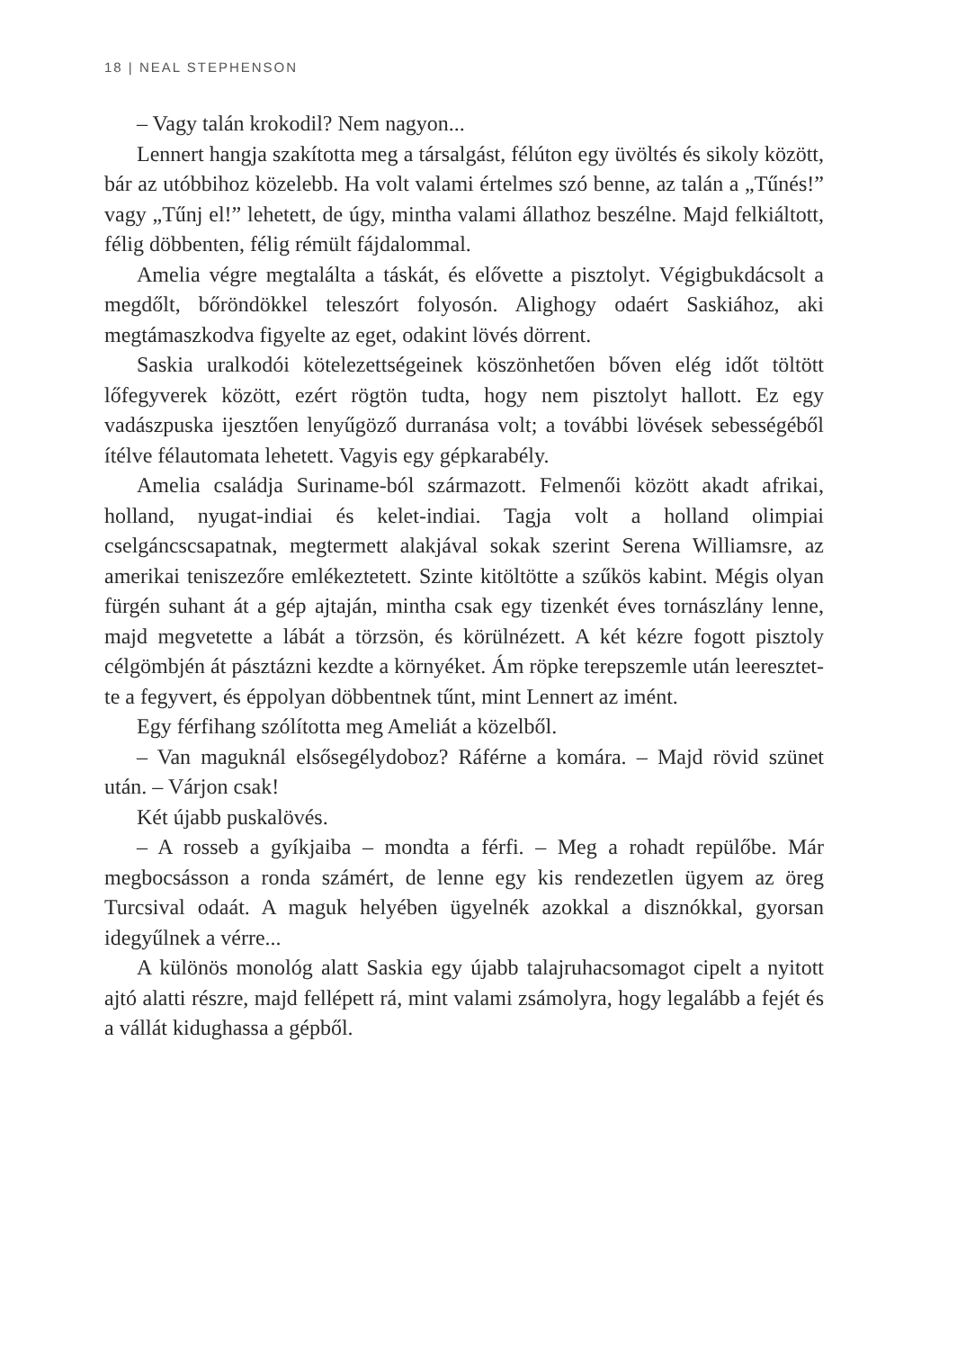18 | NEAL STEPHENSON
– Vagy talán krokodil? Nem nagyon...
Lennert hangja szakította meg a társalgást, félúton egy üvöltés és sikoly között, bár az utóbbihoz közelebb. Ha volt valami értelmes szó benne, az talán a „Tűnés!” vagy „Tűnj el!” lehetett, de úgy, mint­ha valami állathoz beszélne. Majd felkiáltott, félig döbbenten, félig rémült fájdalommal.
Amelia végre megtalálta a táskát, és elővette a pisztolyt. Végigbuk­dácsolt a megdőlt, bőröndökkel teleszórt folyosón. Alighogy odaért Saskiához, aki megtámaszkodva figyelte az eget, odakint lövés dörrent.
Saskia uralkodói kötelezettségeinek köszönhetően bőven elég időt töltött lőfegyverek között, ezért rögtön tudta, hogy nem pisztolyt hallott. Ez egy vadászpuska ijesztően lenyűgöző durranása volt; a to­vábbi lövések sebességéből ítélve félautomata lehetett. Vagyis egy gépkarabély.
Amelia családja Suriname-ból származott. Felmenői között akadt afrikai, holland, nyugat-indiai és kelet-indiai. Tagja volt a holland olim­piai cselgáncscsapatnak, megtermett alakjával sokak szerint Serena Williamsre, az amerikai teniszezőre emlékeztetett. Szinte kitöltötte a szűkös kabint. Mégis olyan fürgén suhant át a gép ajtaján, mintha csak egy tizenkét éves tornászlány lenne, majd megvetette a lábát a törzsön, és körülnézett. A két kézre fogott pisztoly célgömbjén át pásztázni kezdte a környéket. Ám röpke terepszemle után leereszte­t­te a fegyvert, és éppolyan döbbentnek tűnt, mint Lennert az imént.
Egy férfihang szólította meg Ameliát a közelből.
– Van maguknál elsősegélydoboz? Ráférne a komára. – Majd rövid szünet után. – Várjon csak!
Két újabb puskalövés.
– A rosseb a gyíkjaiba – mondta a férfi. – Meg a rohadt repülőbe. Már megbocsásson a ronda számért, de lenne egy kis rendezetlen ügyem az öreg Turcsival odaát. A maguk helyében ügyelnék azokkal a disznókkal, gyorsan idegyűlnek a vérre...
A különös monológ alatt Saskia egy újabb talajruhacsomagot cipelt a nyitott ajtó alatti részre, majd fellépett rá, mint valami zsámolyra, hogy legalább a fejét és a vállát kidughassa a gépből.